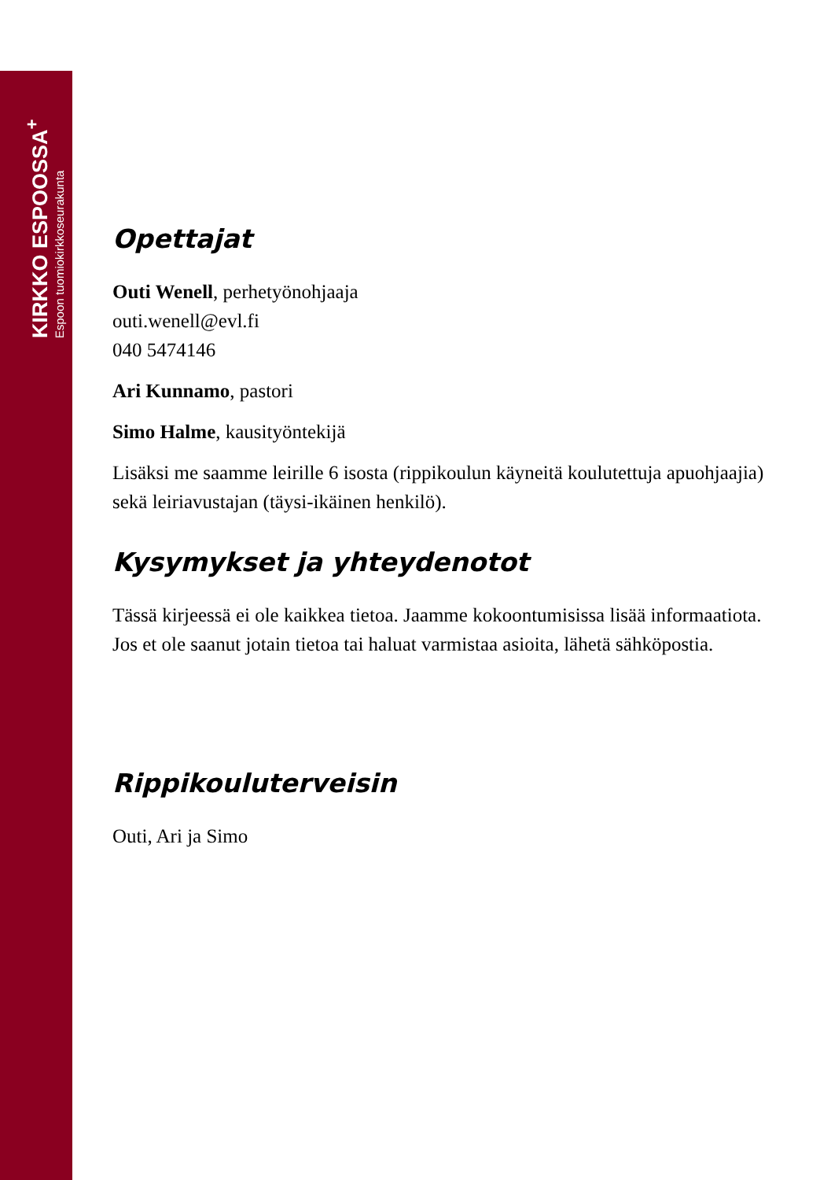KIRKKO ESPOOSSA<sup>+</sup>
Espoon tuomiokirkkoseurakunta
Opettajat
Outi Wenell, perhetyönohjaaja
outi.wenell@evl.fi
040 5474146
Ari Kunnamo, pastori
Simo Halme, kausityöntekijä
Lisäksi me saamme leirille 6 isosta (rippikoulun käyneitä koulutettuja apuohjaajia) sekä leiriavustajan (täysi-ikäinen henkilö).
Kysymykset ja yhteydenotot
Tässä kirjeessä ei ole kaikkea tietoa. Jaamme kokoontumisissa lisää informaatiota. Jos et ole saanut jotain tietoa tai haluat varmistaa asioita, lähetä sähköpostia.
Rippikouluterveisin
Outi, Ari ja Simo